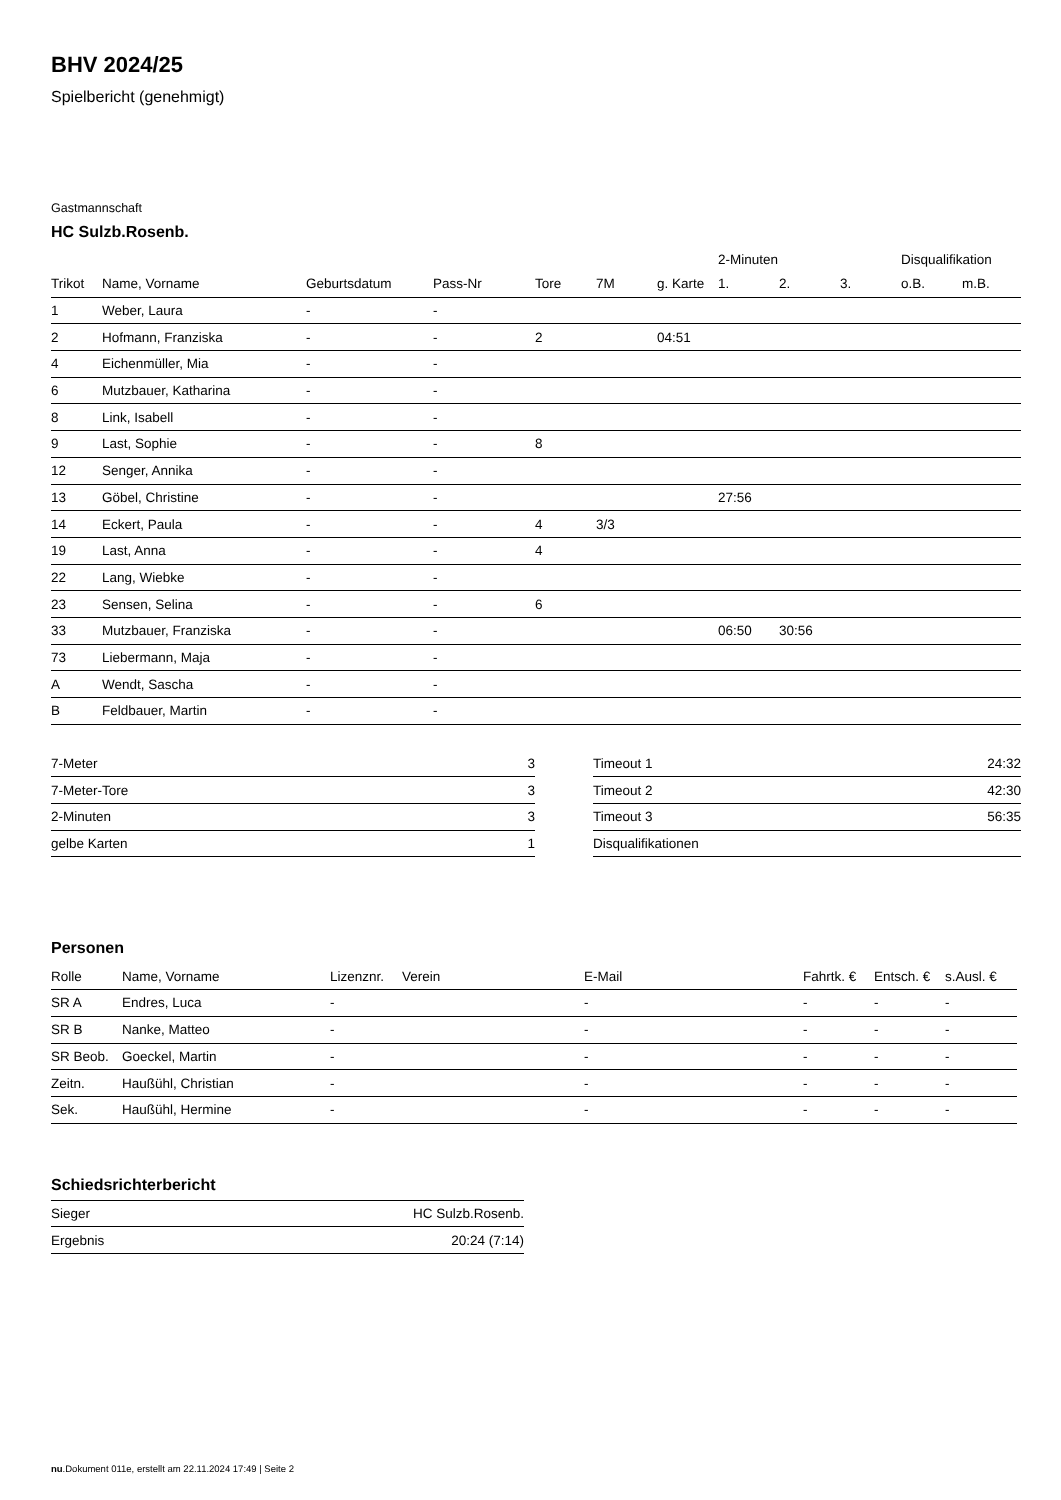BHV 2024/25
Spielbericht (genehmigt)
Gastmannschaft
HC Sulzb.Rosenb.
| | | | | | | | 2-Minuten | | | Disqualifikation | |
| --- | --- | --- | --- | --- | --- | --- | --- | --- | --- | --- | --- |
| Trikot | Name, Vorname | Geburtsdatum | Pass-Nr | Tore | 7M | g. Karte | 1. | 2. | 3. | o.B. | m.B. |
| 1 | Weber, Laura | - | - | | | | | | | | |
| 2 | Hofmann, Franziska | - | - | 2 | | 04:51 | | | | | |
| 4 | Eichenmüller, Mia | - | - | | | | | | | | |
| 6 | Mutzbauer, Katharina | - | - | | | | | | | | |
| 8 | Link, Isabell | - | - | | | | | | | | |
| 9 | Last, Sophie | - | - | 8 | | | | | | | |
| 12 | Senger, Annika | - | - | | | | | | | | |
| 13 | Göbel, Christine | - | - | | | | 27:56 | | | | |
| 14 | Eckert, Paula | - | - | 4 | 3/3 | | | | | | |
| 19 | Last, Anna | - | - | 4 | | | | | | | |
| 22 | Lang, Wiebke | - | - | | | | | | | | |
| 23 | Sensen, Selina | - | - | 6 | | | | | | | |
| 33 | Mutzbauer, Franziska | - | - | | | | 06:50 | 30:56 | | | |
| 73 | Liebermann, Maja | - | - | | | | | | | | |
| A | Wendt, Sascha | - | - | | | | | | | | |
| B | Feldbauer, Martin | - | - | | | | | | | | |
| 7-Meter | 3 |
| 7-Meter-Tore | 3 |
| 2-Minuten | 3 |
| gelbe Karten | 1 |
| Timeout 1 | 24:32 |
| Timeout 2 | 42:30 |
| Timeout 3 | 56:35 |
| Disqualifikationen | |
Personen
| Rolle | Name, Vorname | Lizenznr. | Verein | E-Mail | Fahrtk. € | Entsch. € | s.Ausl. € |
| --- | --- | --- | --- | --- | --- | --- | --- |
| SR A | Endres, Luca | - | | - | - | - | - |
| SR B | Nanke, Matteo | - | | - | - | - | - |
| SR Beob. | Goeckel, Martin | - | | - | - | - | - |
| Zeitn. | Haußühl, Christian | - | | - | - | - | - |
| Sek. | Haußühl, Hermine | - | | - | - | - | - |
Schiedsrichterbericht
| Sieger | HC Sulzb.Rosenb. |
| Ergebnis | 20:24 (7:14) |
nu.Dokument 011e, erstellt am 22.11.2024 17:49 | Seite 2